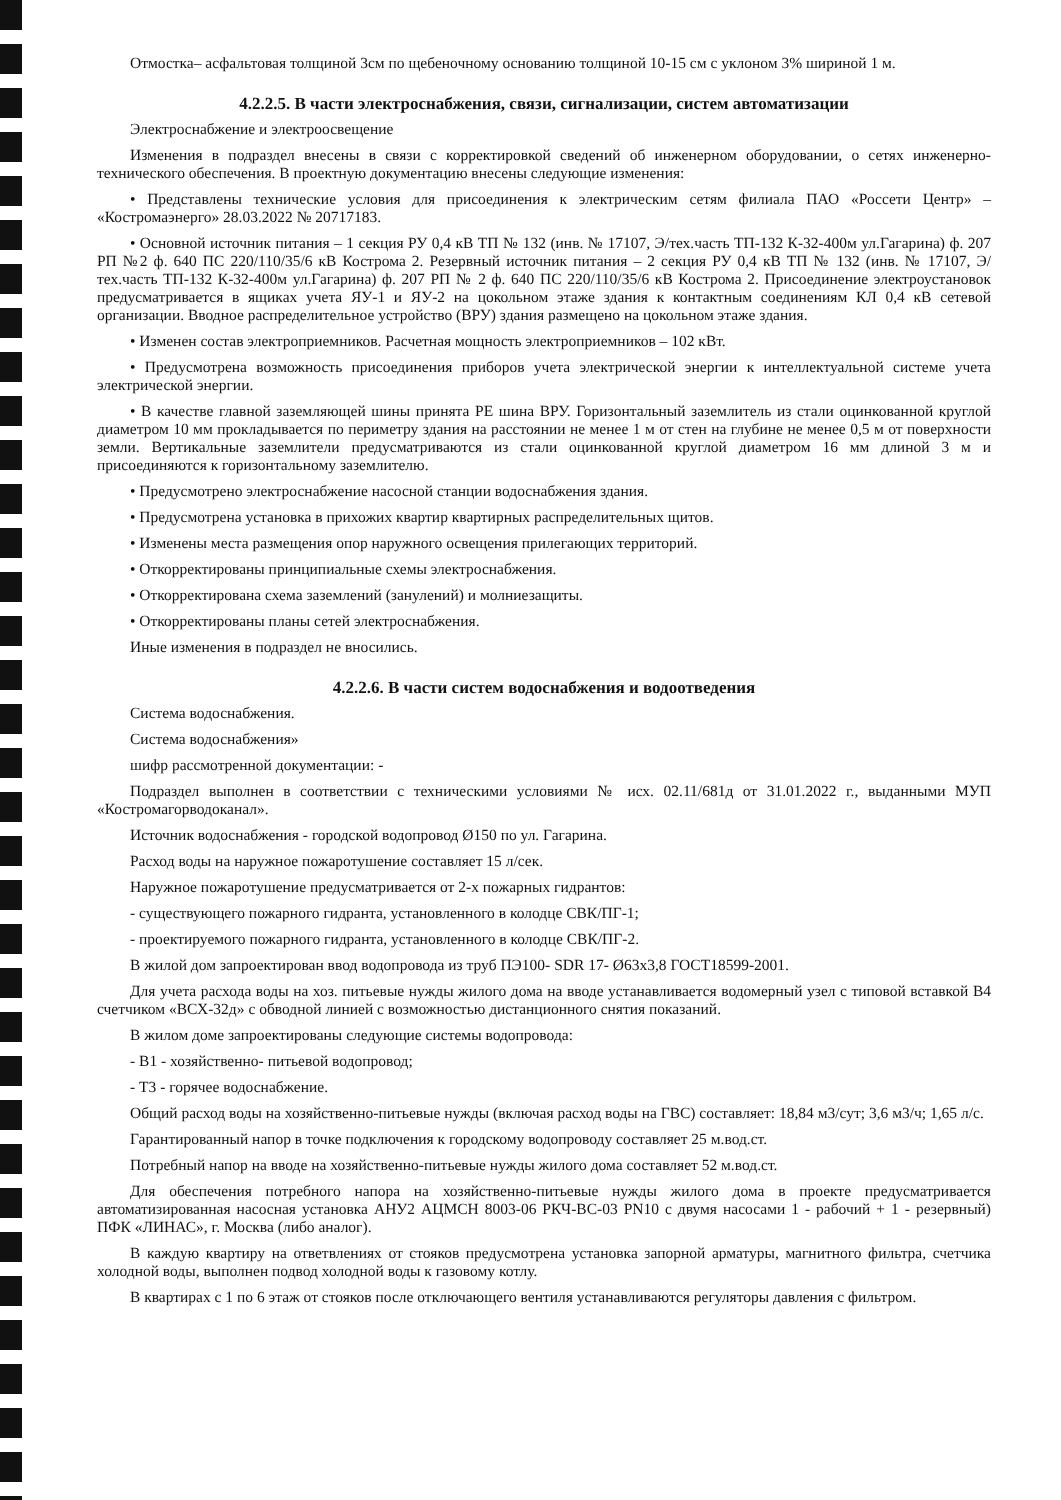Отмостка– асфальтовая толщиной 3см по щебеночному основанию толщиной 10-15 см с уклоном 3% шириной 1 м.
4.2.2.5. В части электроснабжения, связи, сигнализации, систем автоматизации
Электроснабжение и электроосвещение
Изменения в подраздел внесены в связи с корректировкой сведений об инженерном оборудовании, о сетях инженерно-технического обеспечения. В проектную документацию внесены следующие изменения:
• Представлены технические условия для присоединения к электрическим сетям филиала ПАО «Россети Центр» – «Костромаэнерго» 28.03.2022 № 20717183.
• Основной источник питания – 1 секция РУ 0,4 кВ ТП № 132 (инв. № 17107, Э/тех.часть ТП-132 К-32-400м ул.Гагарина) ф. 207 РП №2 ф. 640 ПС 220/110/35/6 кВ Кострома 2. Резервный источник питания – 2 секция РУ 0,4 кВ ТП № 132 (инв. № 17107, Э/тех.часть ТП-132 К-32-400м ул.Гагарина) ф. 207 РП № 2 ф. 640 ПС 220/110/35/6 кВ Кострома 2. Присоединение электроустановок предусматривается в ящиках учета ЯУ-1 и ЯУ-2 на цокольном этаже здания к контактным соединениям КЛ 0,4 кВ сетевой организации. Вводное распределительное устройство (ВРУ) здания размещено на цокольном этаже здания.
• Изменен состав электроприемников. Расчетная мощность электроприемников – 102 кВт.
• Предусмотрена возможность присоединения приборов учета электрической энергии к интеллектуальной системе учета электрической энергии.
• В качестве главной заземляющей шины принята PE шина ВРУ. Горизонтальный заземлитель из стали оцинкованной круглой диаметром 10 мм прокладывается по периметру здания на расстоянии не менее 1 м от стен на глубине не менее 0,5 м от поверхности земли. Вертикальные заземлители предусматриваются из стали оцинкованной круглой диаметром 16 мм длиной 3 м и присоединяются к горизонтальному заземлителю.
• Предусмотрено электроснабжение насосной станции водоснабжения здания.
• Предусмотрена установка в прихожих квартир квартирных распределительных щитов.
• Изменены места размещения опор наружного освещения прилегающих территорий.
• Откорректированы принципиальные схемы электроснабжения.
• Откорректирована схема заземлений (занулений) и молниезащиты.
• Откорректированы планы сетей электроснабжения.
Иные изменения в подраздел не вносились.
4.2.2.6. В части систем водоснабжения и водоотведения
Система водоснабжения.
Система водоснабжения»
шифр рассмотренной документации: -
Подраздел выполнен в соответствии с техническими условиями № исх. 02.11/681д от 31.01.2022 г., выданными МУП «Костромагорводоканал».
Источник водоснабжения - городской водопровод Ø150 по ул. Гагарина.
Расход воды на наружное пожаротушение составляет 15 л/сек.
Наружное пожаротушение предусматривается от 2-х пожарных гидрантов:
- существующего пожарного гидранта, установленного в колодце СВК/ПГ-1;
- проектируемого пожарного гидранта, установленного в колодце СВК/ПГ-2.
В жилой дом запроектирован ввод водопровода из труб ПЭ100- SDR 17- Ø63х3,8 ГОСТ18599-2001.
Для учета расхода воды на хоз. питьевые нужды жилого дома на вводе устанавливается водомерный узел с типовой вставкой В4 счетчиком «ВСХ-32д» с обводной линией с возможностью дистанционного снятия показаний.
В жилом доме запроектированы следующие системы водопровода:
- В1 - хозяйственно- питьевой водопровод;
- Т3 - горячее водоснабжение.
Общий расход воды на хозяйственно-питьевые нужды (включая расход воды на ГВС) составляет: 18,84 м3/сут; 3,6 м3/ч; 1,65 л/с.
Гарантированный напор в точке подключения к городскому водопроводу составляет 25 м.вод.ст.
Потребный напор на вводе на хозяйственно-питьевые нужды жилого дома составляет 52 м.вод.ст.
Для обеспечения потребного напора на хозяйственно-питьевые нужды жилого дома в проекте предусматривается автоматизированная насосная установка АНУ2 АЦМСН 8003-06 РКЧ-ВС-03 PN10 с двумя насосами 1 - рабочий + 1 - резервный) ПФК «ЛИНАС», г. Москва (либо аналог).
В каждую квартиру на ответвлениях от стояков предусмотрена установка запорной арматуры, магнитного фильтра, счетчика холодной воды, выполнен подвод холодной воды к газовому котлу.
В квартирах с 1 по 6 этаж от стояков после отключающего вентиля устанавливаются регуляторы давления с фильтром.